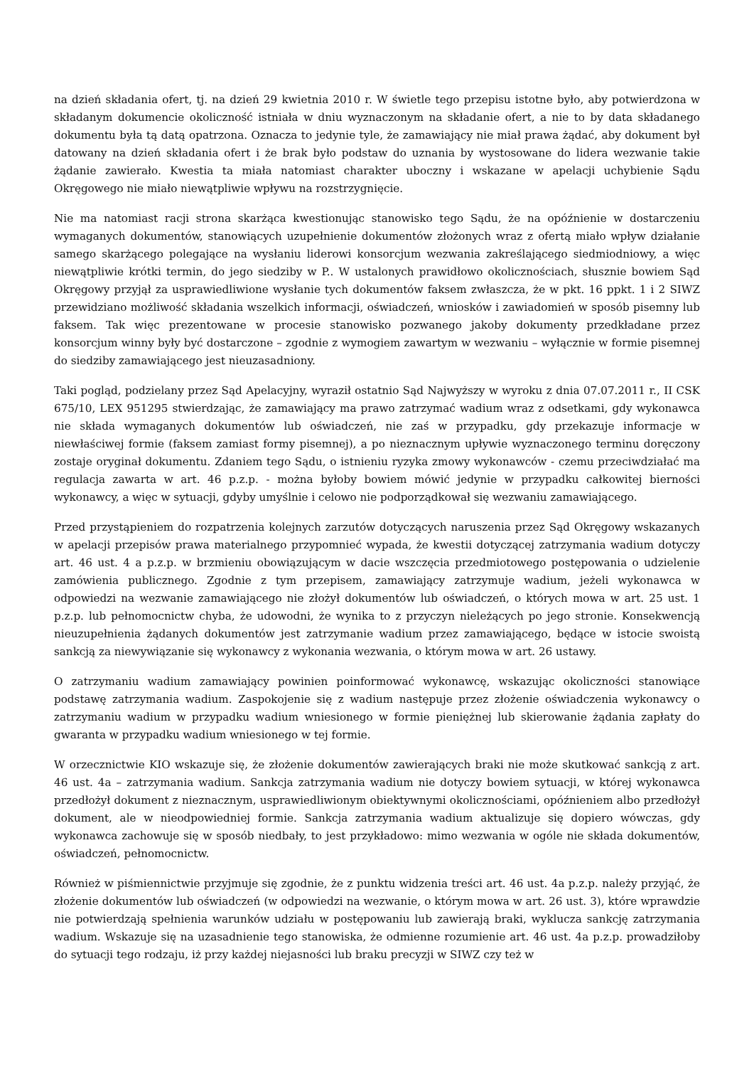na dzień składania ofert, tj. na dzień 29 kwietnia 2010 r. W świetle tego przepisu istotne było, aby potwierdzona w składanym dokumencie okoliczność istniała w dniu wyznaczonym na składanie ofert, a nie to by data składanego dokumentu była tą datą opatrzona. Oznacza to jedynie tyle, że zamawiający nie miał prawa żądać, aby dokument był datowany na dzień składania ofert i że brak było podstaw do uznania by wystosowane do lidera wezwanie takie żądanie zawierało. Kwestia ta miała natomiast charakter uboczny i wskazane w apelacji uchybienie Sądu Okręgowego nie miało niewątpliwie wpływu na rozstrzygnięcie.
Nie ma natomiast racji strona skarżąca kwestionując stanowisko tego Sądu, że na opóźnienie w dostarczeniu wymaganych dokumentów, stanowiących uzupełnienie dokumentów złożonych wraz z ofertą miało wpływ działanie samego skarżącego polegające na wysłaniu liderowi konsorcjum wezwania zakreślającego siedmiodniowy, a więc niewątpliwie krótki termin, do jego siedziby w P.. W ustalonych prawidłowo okolicznościach, słusznie bowiem Sąd Okręgowy przyjął za usprawiedliwione wysłanie tych dokumentów faksem zwłaszcza, że w pkt. 16 ppkt. 1 i 2 SIWZ przewidziano możliwość składania wszelkich informacji, oświadczeń, wniosków i zawiadomień w sposób pisemny lub faksem. Tak więc prezentowane w procesie stanowisko pozwanego jakoby dokumenty przedkładane przez konsorcjum winny były być dostarczone – zgodnie z wymogiem zawartym w wezwaniu – wyłącznie w formie pisemnej do siedziby zamawiającego jest nieuzasadniony.
Taki pogląd, podzielany przez Sąd Apelacyjny, wyraził ostatnio Sąd Najwyższy w wyroku z dnia 07.07.2011 r., II CSK 675/10, LEX 951295 stwierdzając, że zamawiający ma prawo zatrzymać wadium wraz z odsetkami, gdy wykonawca nie składa wymaganych dokumentów lub oświadczeń, nie zaś w przypadku, gdy przekazuje informacje w niewłaściwej formie (faksem zamiast formy pisemnej), a po nieznacznym upływie wyznaczonego terminu doręczony zostaje oryginał dokumentu. Zdaniem tego Sądu, o istnieniu ryzyka zmowy wykonawców - czemu przeciwdziałać ma regulacja zawarta w art. 46 p.z.p. - można byłoby bowiem mówić jedynie w przypadku całkowitej bierności wykonawcy, a więc w sytuacji, gdyby umyślnie i celowo nie podporządkował się wezwaniu zamawiającego.
Przed przystąpieniem do rozpatrzenia kolejnych zarzutów dotyczących naruszenia przez Sąd Okręgowy wskazanych w apelacji przepisów prawa materialnego przypomnieć wypada, że kwestii dotyczącej zatrzymania wadium dotyczy art. 46 ust. 4 a p.z.p. w brzmieniu obowiązującym w dacie wszczęcia przedmiotowego postępowania o udzielenie zamówienia publicznego. Zgodnie z tym przepisem, zamawiający zatrzymuje wadium, jeżeli wykonawca w odpowiedzi na wezwanie zamawiającego nie złożył dokumentów lub oświadczeń, o których mowa w art. 25 ust. 1 p.z.p. lub pełnomocnictw chyba, że udowodni, że wynika to z przyczyn nieleżących po jego stronie. Konsekwencją nieuzupełnienia żądanych dokumentów jest zatrzymanie wadium przez zamawiającego, będące w istocie swoistą sankcją za niewywiązanie się wykonawcy z wykonania wezwania, o którym mowa w art. 26 ustawy.
O zatrzymaniu wadium zamawiający powinien poinformować wykonawcę, wskazując okoliczności stanowiące podstawę zatrzymania wadium. Zaspokojenie się z wadium następuje przez złożenie oświadczenia wykonawcy o zatrzymaniu wadium w przypadku wadium wniesionego w formie pieniężnej lub skierowanie żądania zapłaty do gwaranta w przypadku wadium wniesionego w tej formie.
W orzecznictwie KIO wskazuje się, że złożenie dokumentów zawierających braki nie może skutkować sankcją z art. 46 ust. 4a – zatrzymania wadium. Sankcja zatrzymania wadium nie dotyczy bowiem sytuacji, w której wykonawca przedłożył dokument z nieznacznym, usprawiedliwionym obiektywnymi okolicznościami, opóźnieniem albo przedłożył dokument, ale w nieodpowiedniej formie. Sankcja zatrzymania wadium aktualizuje się dopiero wówczas, gdy wykonawca zachowuje się w sposób niedbały, to jest przykładowo: mimo wezwania w ogóle nie składa dokumentów, oświadczeń, pełnomocnictw.
Również w piśmiennictwie przyjmuje się zgodnie, że z punktu widzenia treści art. 46 ust. 4a p.z.p. należy przyjąć, że złożenie dokumentów lub oświadczeń (w odpowiedzi na wezwanie, o którym mowa w art. 26 ust. 3), które wprawdzie nie potwierdzają spełnienia warunków udziału w postępowaniu lub zawierają braki, wyklucza sankcję zatrzymania wadium. Wskazuje się na uzasadnienie tego stanowiska, że odmienne rozumienie art. 46 ust. 4a p.z.p. prowadziłoby do sytuacji tego rodzaju, iż przy każdej niejasności lub braku precyzji w SIWZ czy też w